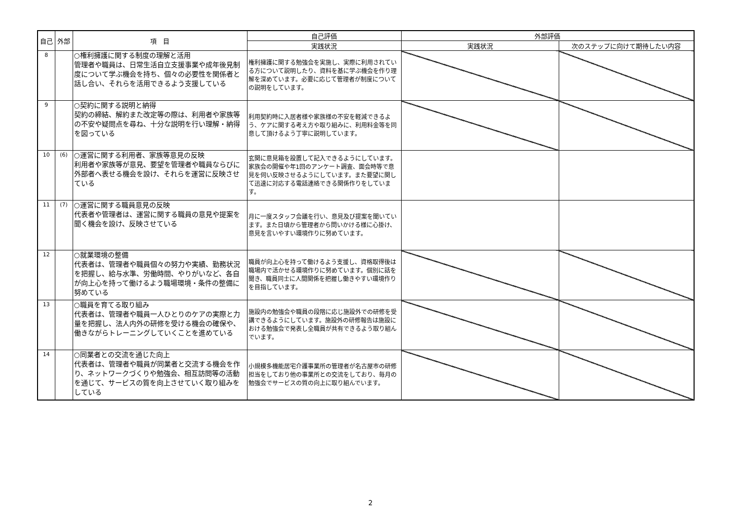| 自己 | 外部 | 項 目 | 自己評価 | 外部評価 | |
| --- | --- | --- | --- | --- | --- |
| | | | 実践状況 | 実践状況 | 次のステップに向けて期待したい内容 |
| 8 | | ○権利擁護に関する制度の理解と活用 管理者や職員は、日常生活自立支援事業や成年後見制度について学ぶ機会を持ち、個々の必要性を関係者と話し合い、それらを活用できるよう支援している | 権利擁護に関する勉強会を実施し、実際に利用されている方について説明したり、資料を基に学ぶ機会を作り理解を深めています。必要に応じて管理者が制度についての説明をしています。 | | |
| 9 | | ○契約に関する説明と納得 契約の締結、解約また改定等の際は、利用者や家族等の不安や疑問点を尋ね、十分な説明を行い理解・納得を図っている | 利用契約時に入居者様や家族様の不安を軽減できるよう、ケアに関する考え方や取り組みに、利用料金等を同意して頂けるよう丁寧に説明しています。 | | |
| 10 | (6) | ○運営に関する利用者、家族等意見の反映 利用者や家族等が意見、要望を管理者や職員ならびに外部者へ表せる機会を設け、それらを運営に反映させている | 玄関に意見箱を設置して記入できるようにしています。家族会の開催や年1回のアンケート調査、面会時等で意見を伺い反映させるようにしています。また要望に関して迅速に対応する電話連絡できる関係作りをしています。 | | |
| 11 | (7) | ○運営に関する職員意見の反映 代表者や管理者は、運営に関する職員の意見や提案を聞く機会を設け、反映させている | 月に一度スタッフ会議を行い、意見及び提案を聞いています。また日頃から管理者から問いかける様に心掛け、意見を言いやすい環境作りに努めています。 | | |
| 12 | | ○就業環境の整備 代表者は、管理者や職員個々の努力や実績、勤務状況を把握し、給与水準、労働時間、やりがいなど、各自が向上心を持って働けるよう職場環境・条件の整備に努めている | 職員が向上心を持って働けるよう支援し、資格取得後は職場内で活かせる環境作りに努めています。個別に話を聞き、職員同士に人間関係を把握し働きやすい環境作りを目指しています。 | | |
| 13 | | ○職員を育てる取り組み 代表者は、管理者や職員一人ひとりのケアの実際と力量を把握し、法人内外の研修を受ける機会の確保や、働きながらトレーニングしていくことを進めている | 施設内の勉強会や職員の段階に応じ施設外での研修を受講できるようにしています。施設外の研修報告は施設における勉強会で発表し全職員が共有できるよう取り組んでいます。 | | |
| 14 | | ○同業者との交流を通じた向上 代表者は、管理者や職員が同業者と交流する機会を作り、ネットワークづくりや勉強会、相互訪問等の活動を通じて、サービスの質を向上させていく取り組みをしている | 小規模多機能居宅介護事業所の管理者が名古屋市の研修担当をしており他の事業所との交流をしており、毎月の勉強会でサービスの質の向上に取り組んでいます。 | | |
2